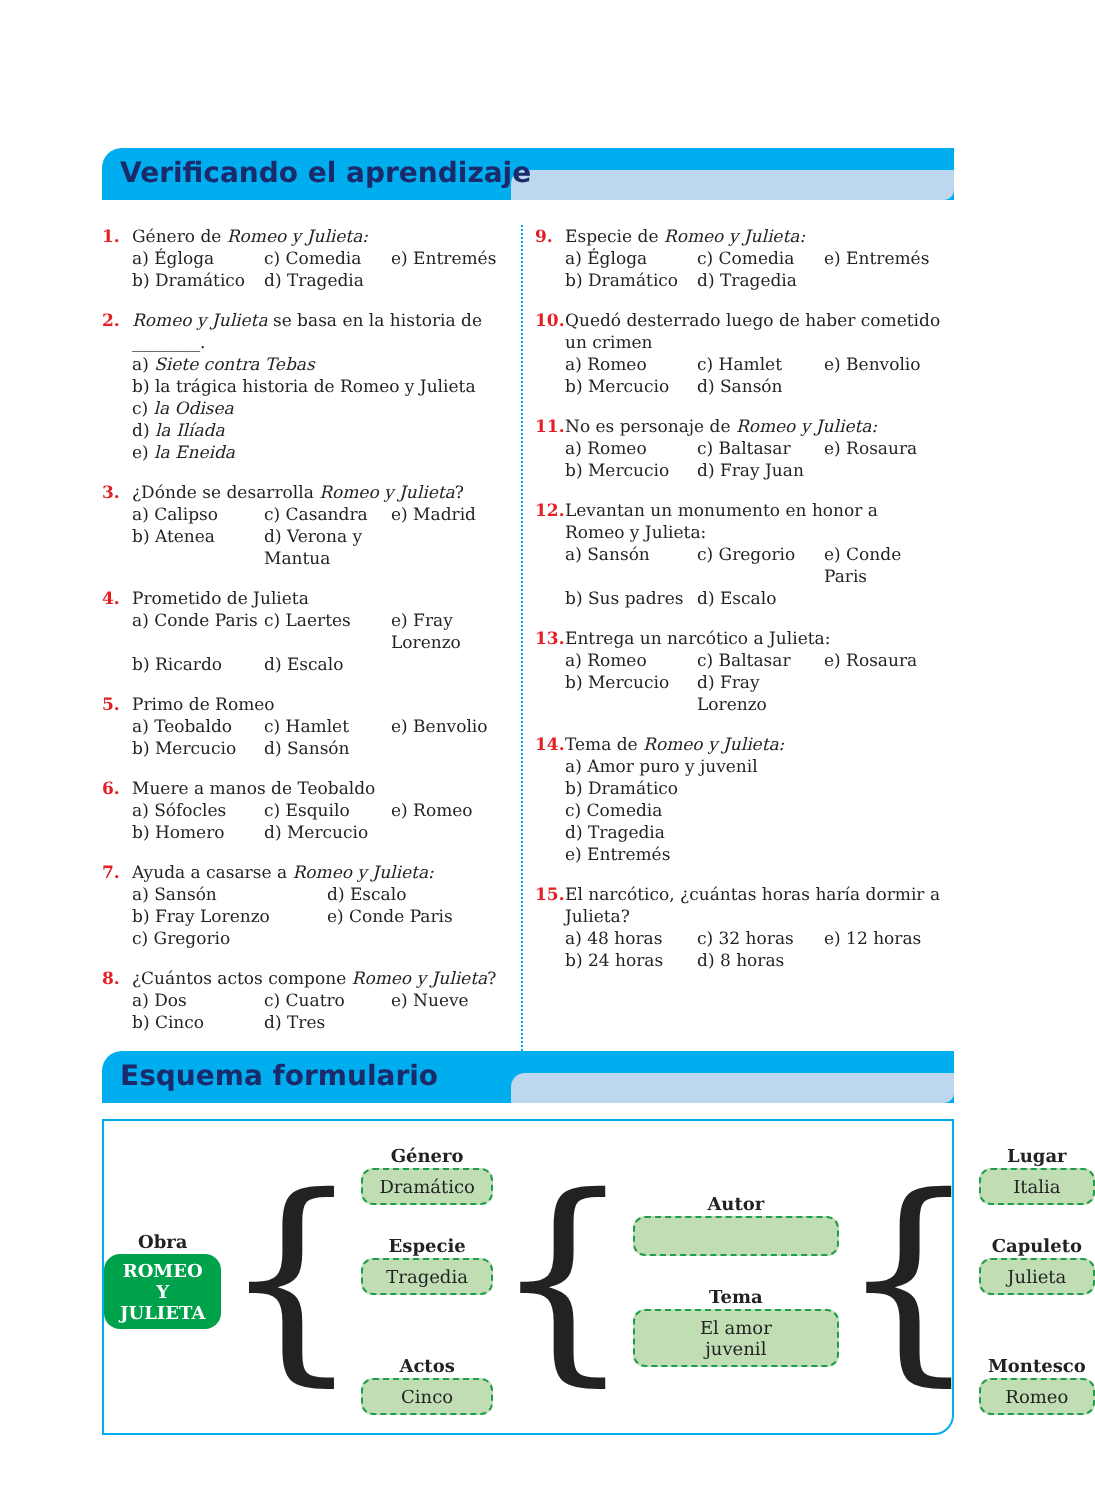Verificando el aprendizaje
1. Género de Romeo y Julieta:
a) Égloga c) Comedia e) Entremés b) Dramático d) Tragedia
2. Romeo y Julieta se basa en la historia de ________.
a) Siete contra Tebas
b) la trágica historia de Romeo y Julieta
c) la Odisea
d) la Ilíada
e) la Eneida
3. ¿Dónde se desarrolla Romeo y Julieta?
a) Calipso c) Casandra e) Madrid b) Atenea d) Verona y Mantua
4. Prometido de Julieta
a) Conde Paris c) Laertes e) Fray Lorenzo b) Ricardo d) Escalo
5. Primo de Romeo
a) Teobaldo c) Hamlet e) Benvolio b) Mercucio d) Sansón
6. Muere a manos de Teobaldo
a) Sófocles c) Esquilo e) Romeo b) Homero d) Mercucio
7. Ayuda a casarse a Romeo y Julieta:
a) Sansón d) Escalo b) Fray Lorenzo e) Conde Paris c) Gregorio
8. ¿Cuántos actos compone Romeo y Julieta?
a) Dos c) Cuatro e) Nueve b) Cinco d) Tres
9. Especie de Romeo y Julieta:
a) Égloga c) Comedia e) Entremés b) Dramático d) Tragedia
10.
Quedó desterrado luego de haber cometido un crimen
a) Romeo c) Hamlet e) Benvolio b) Mercucio d) Sansón
11.
No es personaje de Romeo y Julieta:
a) Romeo c) Baltasar e) Rosaura b) Mercucio d) Fray Juan
12.
Levantan un monumento en honor a Romeo y Julieta:
a) Sansón c) Gregorio e) Conde Paris b) Sus padres d) Escalo
13.
Entrega un narcótico a Julieta:
a) Romeo c) Baltasar e) Rosaura b) Mercucio d) Fray Lorenzo
14.
Tema de Romeo y Julieta:
a) Amor puro y juvenil
b) Dramático
c) Comedia
d) Tragedia
e) Entremés
15.
El narcótico, ¿cuántas horas haría dormir a Julieta?
a) 48 horas c) 32 horas e) 12 horas b) 24 horas d) 8 horas
Esquema formulario
Obra
ROMEO Y
JULIETA
{
Género
Dramático
Especie
Tragedia
Actos
Cinco
{
Autor
Tema
El amor
juvenil
{
Lugar
Italia
Capuleto
Julieta
Montesco
Romeo